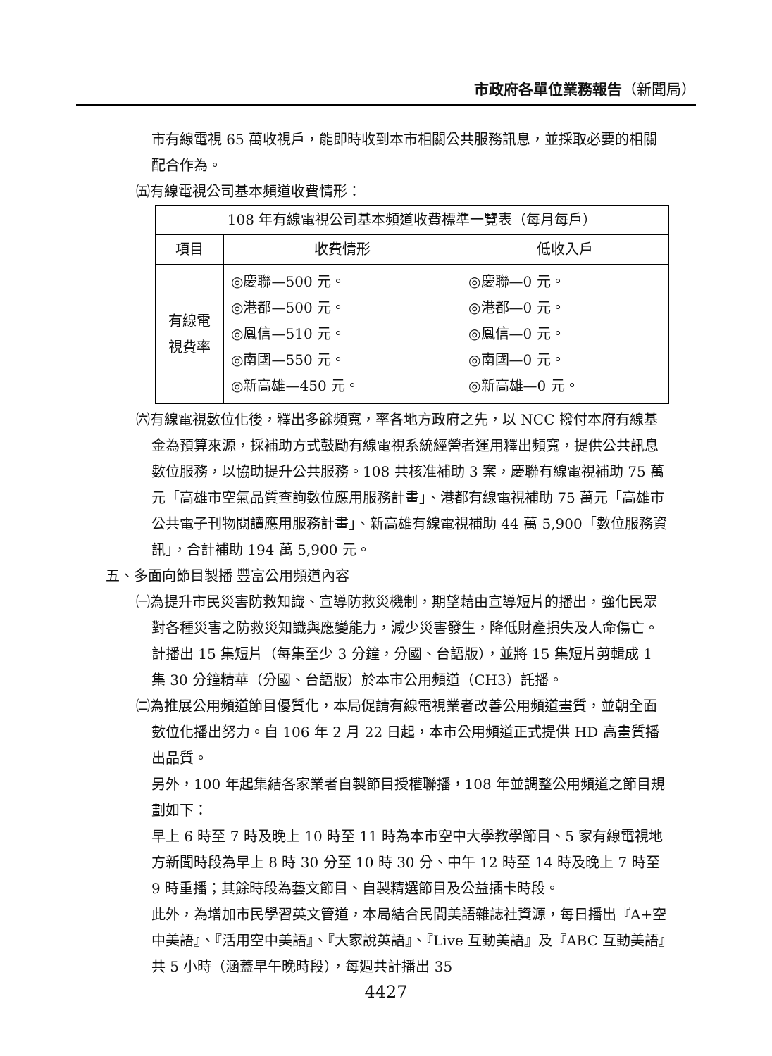市政府各單位業務報告（新聞局）
市有線電視 65 萬收視戶，能即時收到本市相關公共服務訊息，並採取必要的相關配合作為。
㈤有線電視公司基本頻道收費情形：
| 108 年有線電視公司基本頻道收費標準一覽表（每月每戶） | | |
| --- | --- | --- |
| 項目 | 收費情形 | 低收入戶 |
| 有線電 視費率 | ◎慶聯—500 元。 ◎港都—500 元。 ◎鳳信—510 元。 ◎南國—550 元。 ◎新高雄—450 元。 | ◎慶聯—0 元。 ◎港都—0 元。 ◎鳳信—0 元。 ◎南國—0 元。 ◎新高雄—0 元。 |
㈥有線電視數位化後，釋出多餘頻寬，率各地方政府之先，以 NCC 撥付本府有線基金為預算來源，採補助方式鼓勵有線電視系統經營者運用釋出頻寬，提供公共訊息數位服務，以協助提升公共服務。108 共核准補助 3 案，慶聯有線電視補助 75 萬元「高雄市空氣品質查詢數位應用服務計畫」、港都有線電視補助 75 萬元「高雄市公共電子刊物閱讀應用服務計畫」、新高雄有線電視補助 44 萬 5,900「數位服務資訊」，合計補助 194 萬 5,900 元。
五、多面向節目製播 豐富公用頻道內容
㈠為提升市民災害防救知識、宣導防救災機制，期望藉由宣導短片的播出，強化民眾對各種災害之防救災知識與應變能力，減少災害發生，降低財產損失及人命傷亡。計播出 15 集短片（每集至少 3 分鐘，分國、台語版），並將 15 集短片剪輯成 1 集 30 分鐘精華（分國、台語版）於本市公用頻道（CH3）託播。
㈡為推展公用頻道節目優質化，本局促請有線電視業者改善公用頻道畫質，並朝全面數位化播出努力。自 106 年 2 月 22 日起，本市公用頻道正式提供 HD 高畫質播出品質。
另外，100 年起集結各家業者自製節目授權聯播，108 年並調整公用頻道之節目規劃如下：
早上 6 時至 7 時及晚上 10 時至 11 時為本市空中大學教學節目、5 家有線電視地方新聞時段為早上 8 時 30 分至 10 時 30 分、中午 12 時至 14 時及晚上 7 時至 9 時重播；其餘時段為藝文節目、自製精選節目及公益插卡時段。
此外，為增加市民學習英文管道，本局結合民間美語雜誌社資源，每日播出『A+空中美語』、『活用空中美語』、『大家說英語』、『Live 互動美語』及『ABC 互動美語』共 5 小時（涵蓋早午晚時段），每週共計播出 35
4427